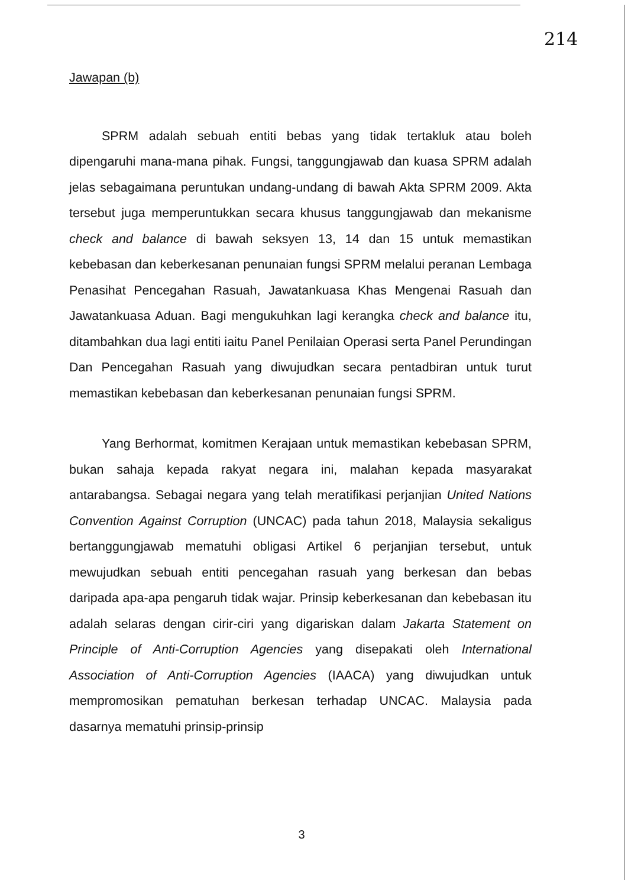214
Jawapan (b)
SPRM adalah sebuah entiti bebas yang tidak tertakluk atau boleh dipengaruhi mana-mana pihak. Fungsi, tanggungjawab dan kuasa SPRM adalah jelas sebagaimana peruntukan undang-undang di bawah Akta SPRM 2009. Akta tersebut juga memperuntukkan secara khusus tanggungjawab dan mekanisme check and balance di bawah seksyen 13, 14 dan 15 untuk memastikan kebebasan dan keberkesanan penunaian fungsi SPRM melalui peranan Lembaga Penasihat Pencegahan Rasuah, Jawatankuasa Khas Mengenai Rasuah dan Jawatankuasa Aduan. Bagi mengukuhkan lagi kerangka check and balance itu, ditambahkan dua lagi entiti iaitu Panel Penilaian Operasi serta Panel Perundingan Dan Pencegahan Rasuah yang diwujudkan secara pentadbiran untuk turut memastikan kebebasan dan keberkesanan penunaian fungsi SPRM.
Yang Berhormat, komitmen Kerajaan untuk memastikan kebebasan SPRM, bukan sahaja kepada rakyat negara ini, malahan kepada masyarakat antarabangsa. Sebagai negara yang telah meratifikasi perjanjian United Nations Convention Against Corruption (UNCAC) pada tahun 2018, Malaysia sekaligus bertanggungjawab mematuhi obligasi Artikel 6 perjanjian tersebut, untuk mewujudkan sebuah entiti pencegahan rasuah yang berkesan dan bebas daripada apa-apa pengaruh tidak wajar. Prinsip keberkesanan dan kebebasan itu adalah selaras dengan cirir-ciri yang digariskan dalam Jakarta Statement on Principle of Anti-Corruption Agencies yang disepakati oleh International Association of Anti-Corruption Agencies (IAACA) yang diwujudkan untuk mempromosikan pematuhan berkesan terhadap UNCAC. Malaysia pada dasarnya mematuhi prinsip-prinsip
3